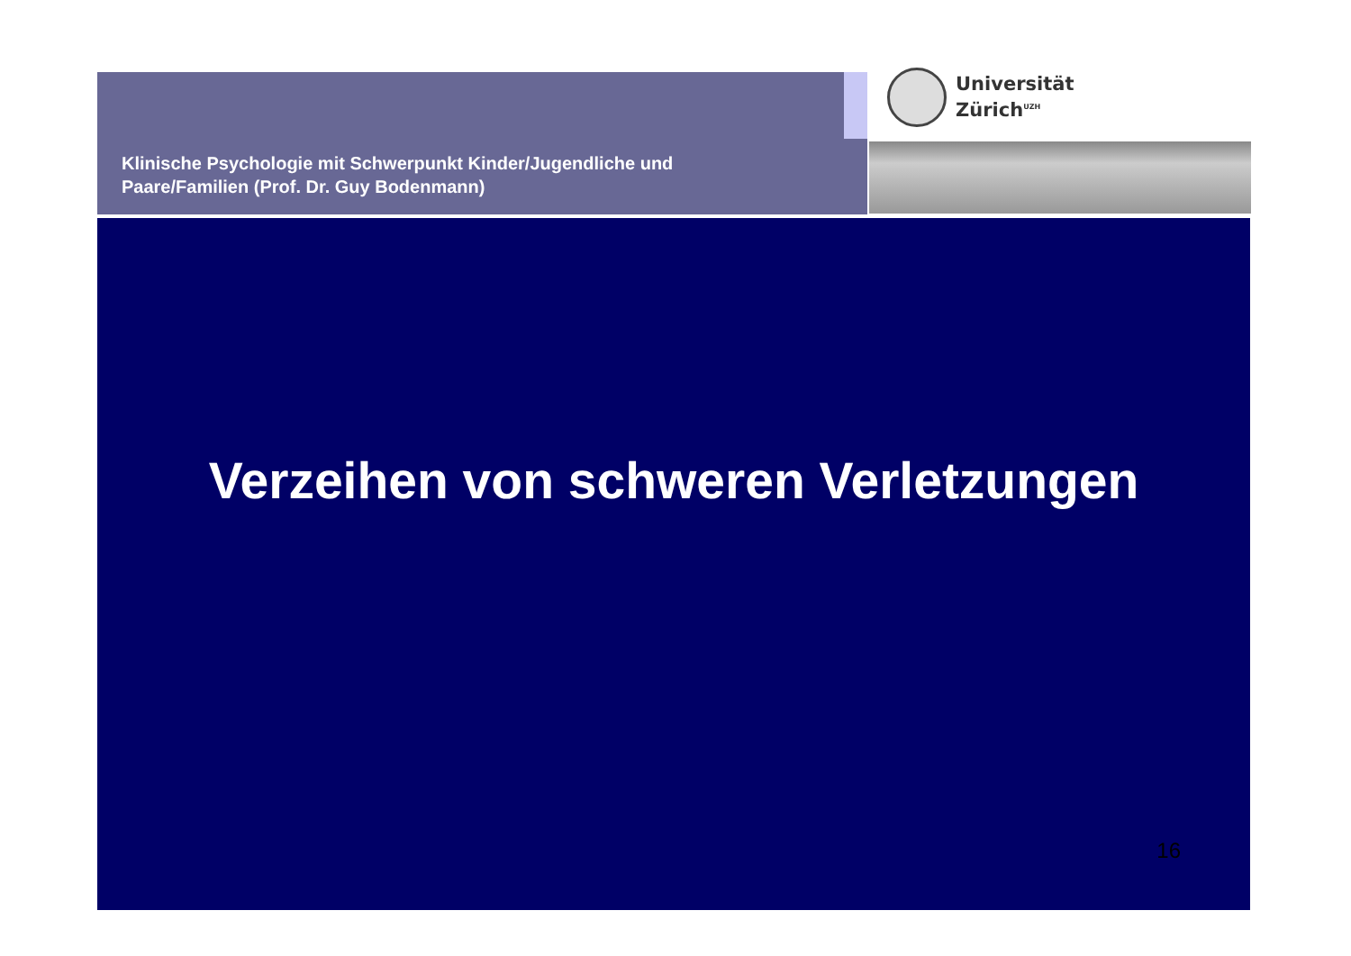Klinische Psychologie mit Schwerpunkt Kinder/Jugendliche und
Paare/Familien (Prof. Dr. Guy Bodenmann)
Universität
Zürich<sup>UZH</sup>
Verzeihen von schweren Verletzungen
16